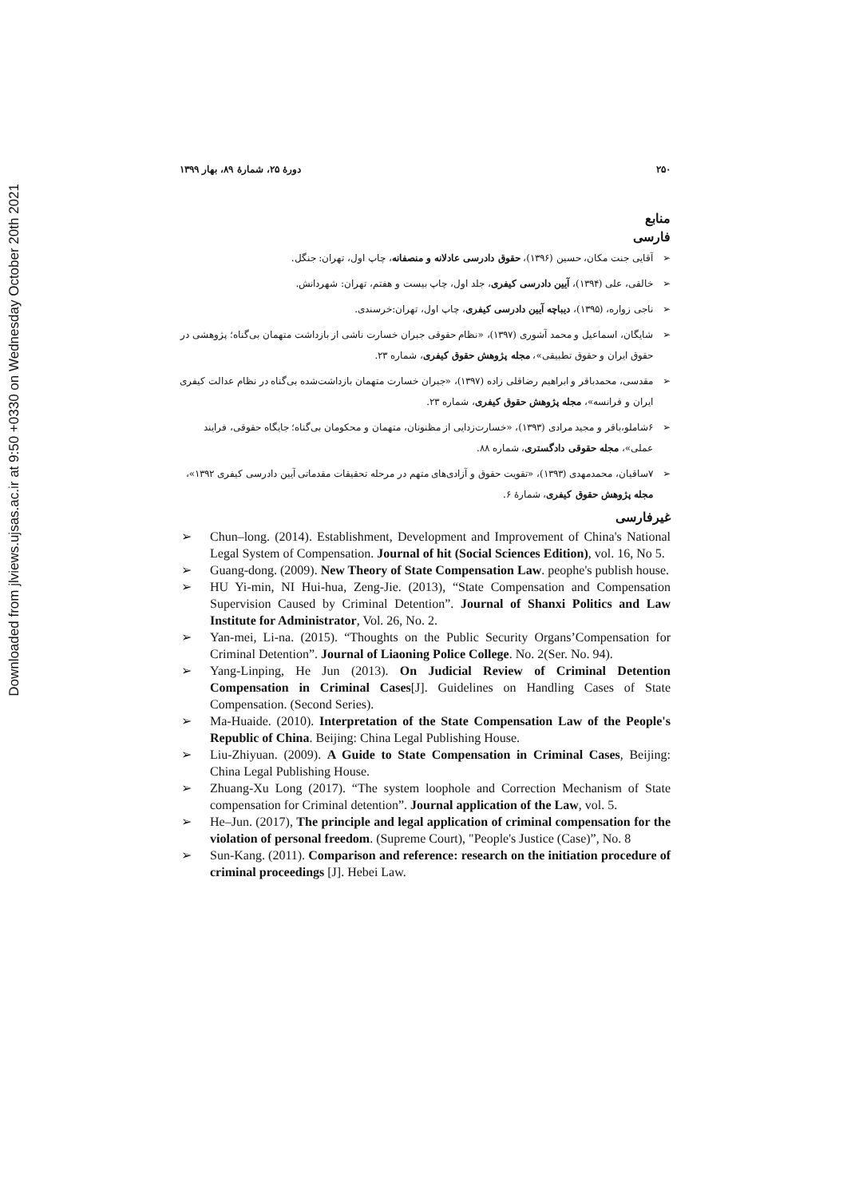Downloaded from jlviews.ujsas.ac.ir at 9:50 +0330 on Wednesday October 20th 2021
۲۵۰ دورۀ ۲۵، شمارۀ ۸۹، بهار ۱۳۹۹
منابع
فارسی
آقایی جنت مکان، حسین (۱۳۹۶)، حقوق دادرسی عادلانه و منصفانه، چاپ اول، تهران: جنگل.
خالقی، علی (۱۳۹۴)، آیین دادرسی کیفری، جلد اول، چاپ بیست و هفتم، تهران: شهردانش.
ناجی زواره، (۱۳۹۵)، دیباچه آیین دادرسی کیفری، چاپ اول، تهران:خرسندی.
شایگان، اسماعیل و محمد آشوری (۱۳۹۷)، «نظام حقوقی جبران خسارت ناشی از بازداشت متهمان بی‌گناه؛ پژوهشی در حقوق ایران و حقوق تطبیقی»، مجله پژوهش حقوق کیفری، شماره ۲۳.
مقدسی، محمدباقر و ابراهیم رضاقلی زاده (۱۳۹۷)، «جبران خسارت متهمان بازداشت‌شده بی‌گناه در نظام عدالت کیفری ایران و فرانسه»، مجله پژوهش حقوق کیفری، شماره ۲۳.
۶شاملو،باقر و مجید مرادی (۱۳۹۳)، «خسارت‌زدایی از مظنونان، متهمان و محکومان بی‌گناه؛ جایگاه حقوقی، فرایند عملی»، مجله حقوقی دادگستری، شماره ۸۸.
۷ساقیان، محمدمهدی (۱۳۹۳)، «تقویت حقوق و آزادی‌های متهم در مرحله تحقیقات مقدماتی آیین دادرسی کیفری ۱۳۹۲»، مجله پژوهش حقوق کیفری، شمارۀ ۶.
غیرفارسی
Chun–long. (2014). Establishment, Development and Improvement of China's National Legal System of Compensation. Journal of hit (Social Sciences Edition), vol. 16, No 5.
Guang-dong. (2009). New Theory of State Compensation Law. peophe's publish house.
HU Yi-min, NI Hui-hua, Zeng-Jie. (2013), “State Compensation and Compensation Supervision Caused by Criminal Detention”. Journal of Shanxi Politics and Law Institute for Administrator, Vol. 26, No. 2.
Yan-mei, Li-na. (2015). “Thoughts on the Public Security Organs’Compensation for Criminal Detention”. Journal of Liaoning Police College. No. 2(Ser. No. 94).
Yang-Linping, He Jun (2013). On Judicial Review of Criminal Detention Compensation in Criminal Cases[J]. Guidelines on Handling Cases of State Compensation. (Second Series).
Ma-Huaide. (2010). Interpretation of the State Compensation Law of the People's Republic of China. Beijing: China Legal Publishing House.
Liu-Zhiyuan. (2009). A Guide to State Compensation in Criminal Cases, Beijing: China Legal Publishing House.
Zhuang-Xu Long (2017). “The system loophole and Correction Mechanism of State compensation for Criminal detention”. Journal application of the Law, vol. 5.
He–Jun. (2017), The principle and legal application of criminal compensation for the violation of personal freedom. (Supreme Court), "People's Justice (Case)”, No. 8
Sun-Kang. (2011). Comparison and reference: research on the initiation procedure of criminal proceedings [J]. Hebei Law.